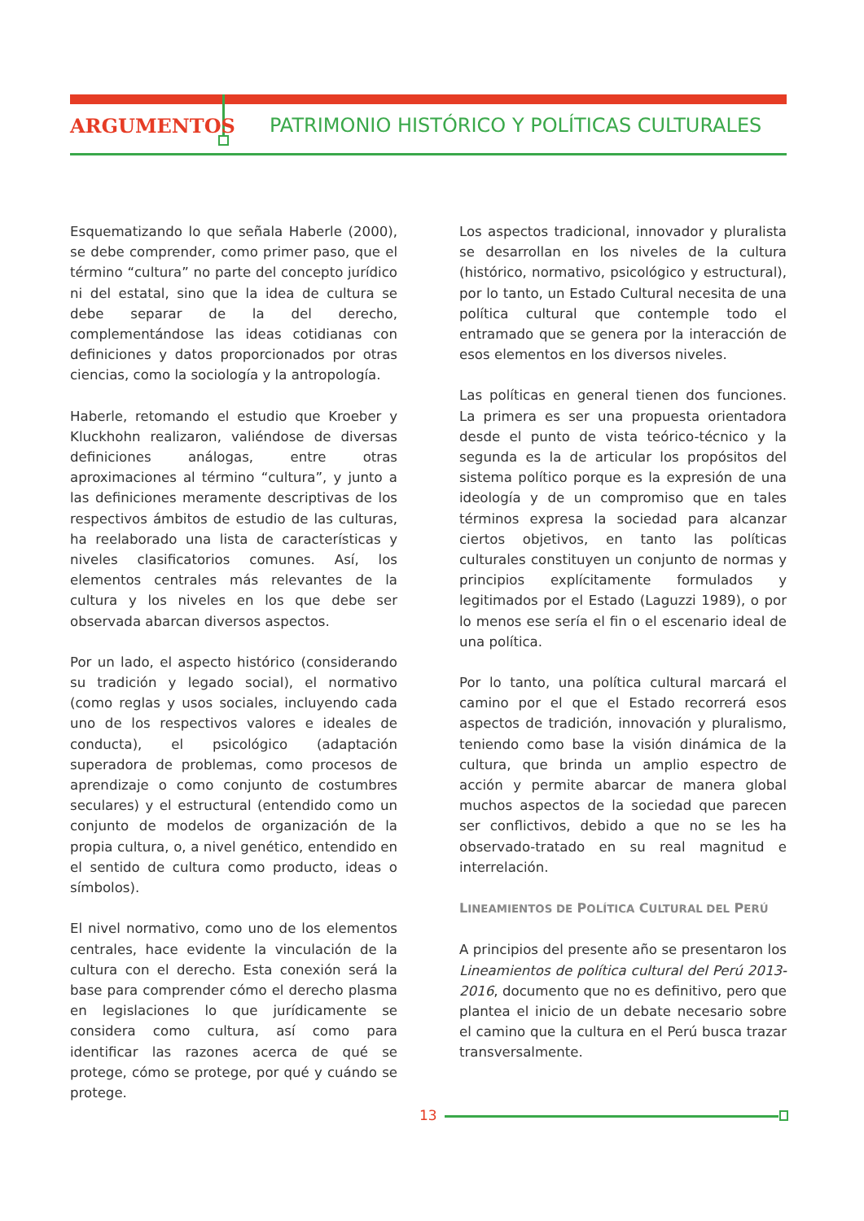ARGUMENTOS PATRIMONIO HISTÓRICO Y POLÍTICAS CULTURALES
Esquematizando lo que señala Haberle (2000), se debe comprender, como primer paso, que el término “cultura” no parte del concepto jurídico ni del estatal, sino que la idea de cultura se debe separar de la del derecho, complementándose las ideas cotidianas con definiciones y datos proporcionados por otras ciencias, como la sociología y la antropología.
Haberle, retomando el estudio que Kroeber y Kluckhohn realizaron, valiéndose de diversas definiciones análogas, entre otras aproximaciones al término “cultura”, y junto a las definiciones meramente descriptivas de los respectivos ámbitos de estudio de las culturas, ha reelaborado una lista de características y niveles clasificatorios comunes. Así, los elementos centrales más relevantes de la cultura y los niveles en los que debe ser observada abarcan diversos aspectos.
Por un lado, el aspecto histórico (considerando su tradición y legado social), el normativo (como reglas y usos sociales, incluyendo cada uno de los respectivos valores e ideales de conducta), el psicológico (adaptación superadora de problemas, como procesos de aprendizaje o como conjunto de costumbres seculares) y el estructural (entendido como un conjunto de modelos de organización de la propia cultura, o, a nivel genético, entendido en el sentido de cultura como producto, ideas o símbolos).
El nivel normativo, como uno de los elementos centrales, hace evidente la vinculación de la cultura con el derecho. Esta conexión será la base para comprender cómo el derecho plasma en legislaciones lo que jurídicamente se considera como cultura, así como para identificar las razones acerca de qué se protege, cómo se protege, por qué y cuándo se protege.
Los aspectos tradicional, innovador y pluralista se desarrollan en los niveles de la cultura (histórico, normativo, psicológico y estructural), por lo tanto, un Estado Cultural necesita de una política cultural que contemple todo el entramado que se genera por la interacción de esos elementos en los diversos niveles.
Las políticas en general tienen dos funciones. La primera es ser una propuesta orientadora desde el punto de vista teórico-técnico y la segunda es la de articular los propósitos del sistema político porque es la expresión de una ideología y de un compromiso que en tales términos expresa la sociedad para alcanzar ciertos objetivos, en tanto las políticas culturales constituyen un conjunto de normas y principios explícitamente formulados y legitimados por el Estado (Laguzzi 1989), o por lo menos ese sería el fin o el escenario ideal de una política.
Por lo tanto, una política cultural marcará el camino por el que el Estado recorrerá esos aspectos de tradición, innovación y pluralismo, teniendo como base la visión dinámica de la cultura, que brinda un amplio espectro de acción y permite abarcar de manera global muchos aspectos de la sociedad que parecen ser conflictivos, debido a que no se les ha observado-tratado en su real magnitud e interrelación.
LINEAMIENTOS DE POLÍTICA CULTURAL DEL PERÚ
A principios del presente año se presentaron los Lineamientos de política cultural del Perú 2013-2016, documento que no es definitivo, pero que plantea el inicio de un debate necesario sobre el camino que la cultura en el Perú busca trazar transversalmente.
13